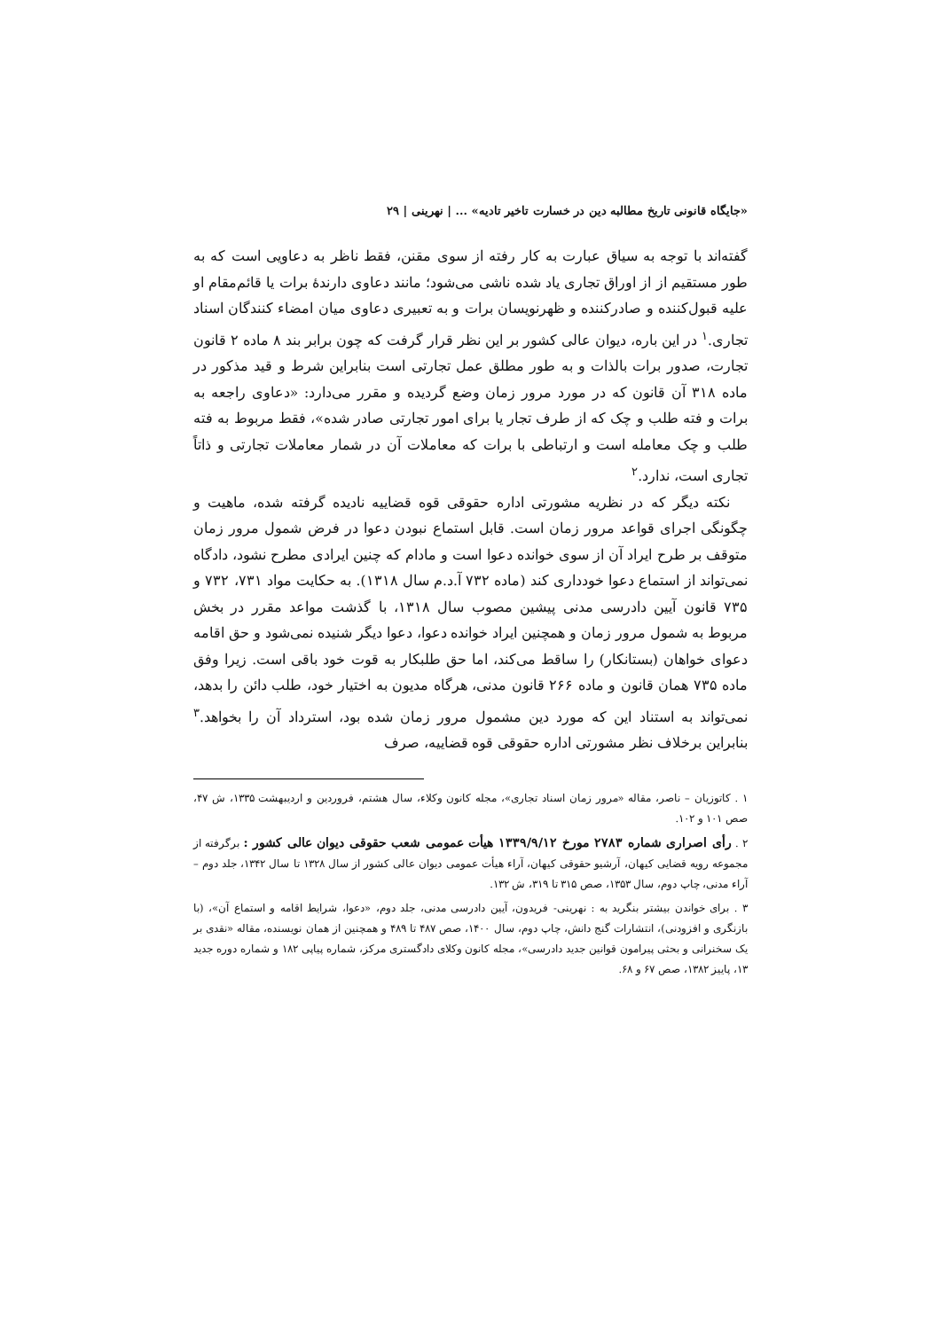«جایگاه قانونی تاریخ مطالبه دین در خسارت تاخیر تادیه» ... | نهرینی | ۲۹
گفته‌اند با توجه به سیاق عبارت به کار رفته از سوی مقنن، فقط ناظر به دعاویی است که به طور مستقیم از از اوراق تجاری یاد شده ناشی می‌شود؛ مانند دعاوی دارندهٔ برات یا قائم‌مقام او علیه قبول‌کننده و صادرکننده و ظهرنویسان برات و به تعبیری دعاوی میان امضاء کنندگان اسناد تجاری.<sup>۱</sup> در این باره، دیوان عالی کشور بر این نظر قرار گرفت که چون برابر بند ۸ ماده ۲ قانون تجارت، صدور برات بالذات و به طور مطلق عمل تجارتی است بنابراین شرط و قید مذکور در ماده ۳۱۸ آن قانون که در مورد مرور زمان وضع گردیده و مقرر می‌دارد: «دعاوی راجعه به برات و فته طلب و چک که از طرف تجار یا برای امور تجارتی صادر شده»، فقط مربوط به فته طلب و چک معامله است و ارتباطی با برات که معاملات آن در شمار معاملات تجارتی و ذاتاً تجاری است، ندارد.<sup>۲</sup>
نکته دیگر که در نظریه مشورتی اداره حقوقی قوه قضاییه نادیده گرفته شده، ماهیت و چگونگی اجرای قواعد مرور زمان است. قابل استماع نبودن دعوا در فرض شمول مرور زمان متوقف بر طرح ایراد آن از سوی خوانده دعوا است و مادام که چنین ایرادی مطرح نشود، دادگاه نمی‌تواند از استماع دعوا خودداری کند (ماده ۷۳۲ آ.د.م سال ۱۳۱۸). به حکایت مواد ۷۳۱، ۷۳۲ و ۷۳۵ قانون آیین دادرسی مدنی پیشین مصوب سال ۱۳۱۸، با گذشت مواعد مقرر در بخش مربوط به شمول مرور زمان و همچنین ایراد خوانده دعوا، دعوا دیگر شنیده نمی‌شود و حق اقامه دعوای خواهان (بستانکار) را ساقط می‌کند، اما حق طلبکار به قوت خود باقی است. زیرا وفق ماده ۷۳۵ همان قانون و ماده ۲۶۶ قانون مدنی، هرگاه مدیون به اختیار خود، طلب دائن را بدهد، نمی‌تواند به استناد این که مورد دین مشمول مرور زمان شده بود، استرداد آن را بخواهد.<sup>۳</sup> بنابراین برخلاف نظر مشورتی اداره حقوقی قوه قضاییه، صرف
۱ . کاتوزیان – ناصر، مقاله «مرور زمان اسناد تجاری»، مجله کانون وکلاء، سال هشتم، فروردین و اردیبهشت ۱۳۳۵، ش ۴۷، صص ۱۰۱ و ۱۰۲.
۲ . رأی اصراری شماره ۲۷۸۳ مورخ ۱۳۳۹/۹/۱۲ هیأت عمومی شعب حقوقی دیوان عالی کشور : برگرفته از مجموعه رویه قضایی کیهان، آرشیو حقوقی کیهان، آراء هیأت عمومی دیوان عالی کشور از سال ۱۳۲۸ تا سال ۱۳۴۲، جلد دوم – آراء مدنی، چاپ دوم، سال ۱۳۵۳، صص ۳۱۵ تا ۳۱۹، ش ۱۳۲.
۳ . برای خواندن بیشتر بنگرید به : نهرینی- فریدون، آیین دادرسی مدنی، جلد دوم، «دعوا، شرایط اقامه و استماع آن»، (با بازنگری و افزودنی)، انتشارات گنج دانش، چاپ دوم، سال ۱۴۰۰، صص ۴۸۷ تا ۴۸۹ و همچنین از همان نویسنده، مقاله «نقدی بر یک سخنرانی و بحثی پیرامون قوانین جدید دادرسی»، مجله کانون وکلای دادگستری مرکز، شماره پیاپی ۱۸۲ و شماره دوره جدید ۱۳، پاییز ۱۳۸۲، صص ۶۷ و ۶۸.